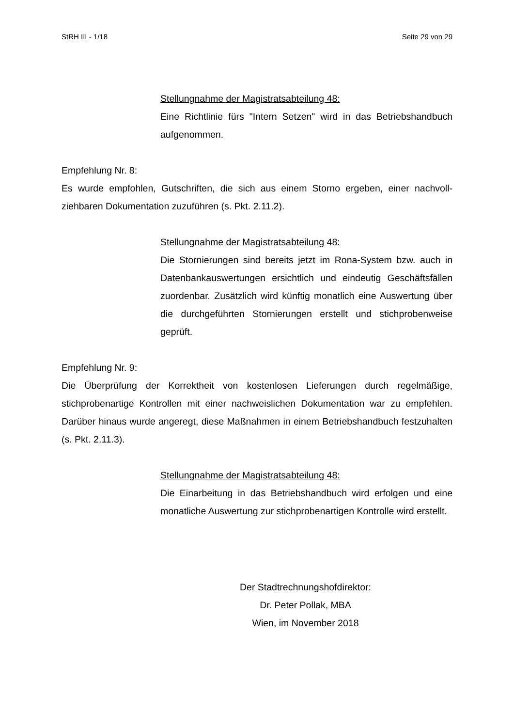StRH III - 1/18 Seite 29 von 29
Stellungnahme der Magistratsabteilung 48:
Eine Richtlinie fürs "Intern Setzen" wird in das Betriebshandbuch aufgenommen.
Empfehlung Nr. 8:
Es wurde empfohlen, Gutschriften, die sich aus einem Storno ergeben, einer nachvoll­ziehbaren Dokumentation zuzuführen (s. Pkt. 2.11.2).
Stellungnahme der Magistratsabteilung 48:
Die Stornierungen sind bereits jetzt im Rona-System bzw. auch in Datenbankauswertungen ersichtlich und eindeutig Geschäftsfällen zuordenbar. Zusätzlich wird künftig monatlich eine Auswertung über die durchgeführten Stornierungen erstellt und stichproben­weise geprüft.
Empfehlung Nr. 9:
Die Überprüfung der Korrektheit von kostenlosen Lieferungen durch regelmäßige, stichprobenartige Kontrollen mit einer nachweislichen Dokumentation war zu empfeh­len. Darüber hinaus wurde angeregt, diese Maßnahmen in einem Betriebshandbuch festzuhalten (s. Pkt. 2.11.3).
Stellungnahme der Magistratsabteilung 48:
Die Einarbeitung in das Betriebshandbuch wird erfolgen und eine monatliche Auswertung zur stichprobenartigen Kontrolle wird er­stellt.
Der Stadtrechnungshofdirektor:
Dr. Peter Pollak, MBA
Wien, im November 2018